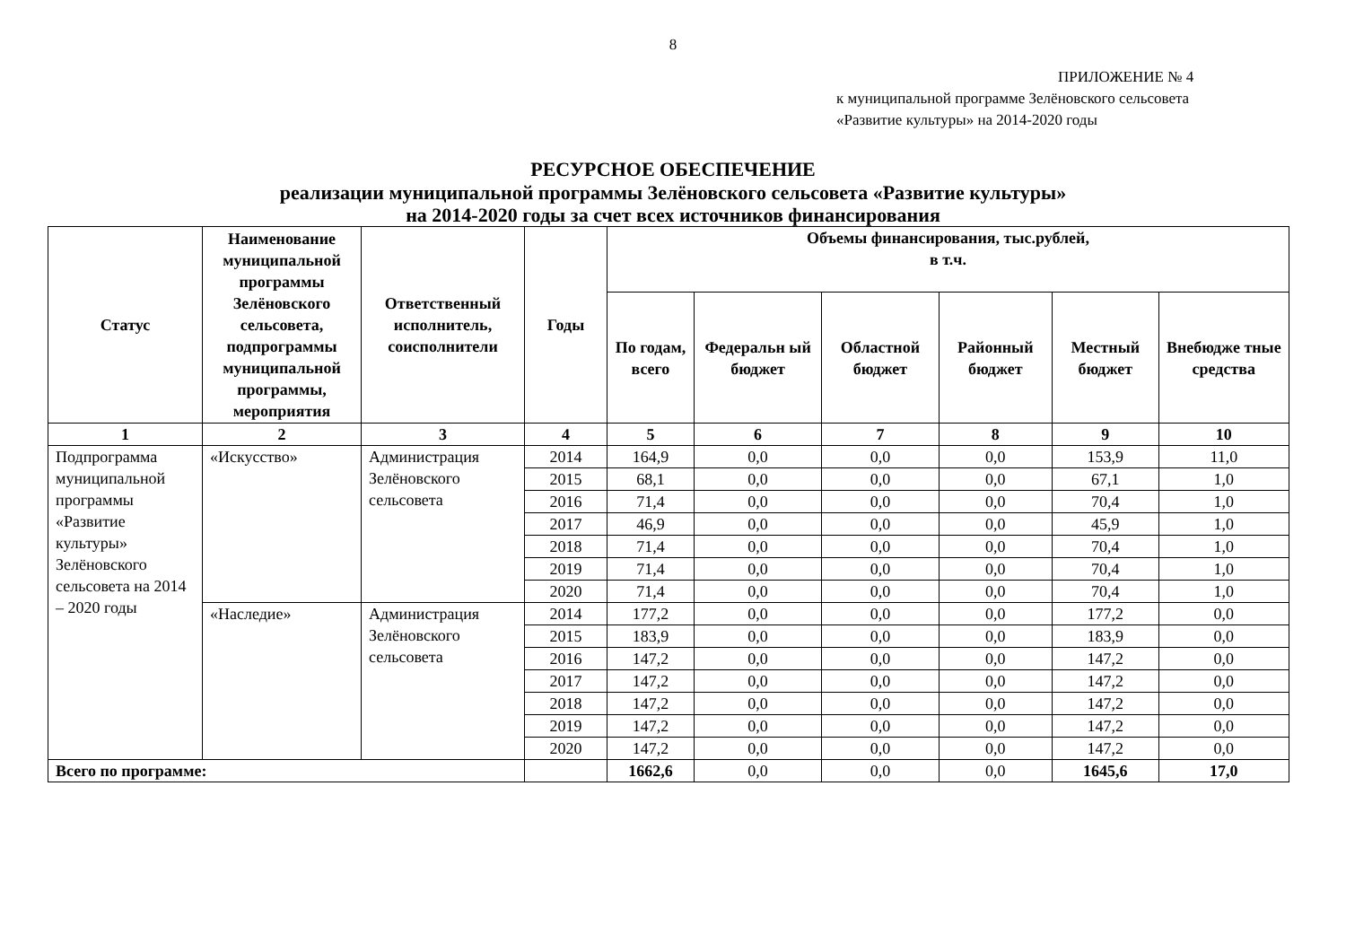8
ПРИЛОЖЕНИЕ № 4
к муниципальной программе Зелёновского сельсовета
«Развитие культуры» на 2014-2020 годы
РЕСУРСНОЕ ОБЕСПЕЧЕНИЕ
реализации муниципальной программы Зелёновского сельсовета «Развитие культуры»
на 2014-2020 годы за счет всех источников финансирования
| Статус | Наименование муниципальной программы Зелёновского сельсовета, подпрограммы муниципальной программы, мероприятия | Ответственный исполнитель, соисполнители | Годы | Объемы финансирования, тыс.рублей, в т.ч. | | | | | |
| --- | --- | --- | --- | --- | --- | --- | --- | --- | --- |
| | | | | По годам, всего | Федеральн ый бюджет | Областной бюджет | Районный бюджет | Местный бюджет | Внебюдже тные средства |
| 1 | 2 | 3 | 4 | 5 | 6 | 7 | 8 | 9 | 10 |
| Подпрограмма муниципальной программы «Развитие культуры» Зелёновского сельсовета на 2014 – 2020 годы | «Искусство» | Администрация Зелёновского сельсовета | 2014 | 164,9 | 0,0 | 0,0 | 0,0 | 153,9 | 11,0 |
| | | | 2015 | 68,1 | 0,0 | 0,0 | 0,0 | 67,1 | 1,0 |
| | | | 2016 | 71,4 | 0,0 | 0,0 | 0,0 | 70,4 | 1,0 |
| | | | 2017 | 46,9 | 0,0 | 0,0 | 0,0 | 45,9 | 1,0 |
| | | | 2018 | 71,4 | 0,0 | 0,0 | 0,0 | 70,4 | 1,0 |
| | | | 2019 | 71,4 | 0,0 | 0,0 | 0,0 | 70,4 | 1,0 |
| | | | 2020 | 71,4 | 0,0 | 0,0 | 0,0 | 70,4 | 1,0 |
| | «Наследие» | Администрация Зелёновского сельсовета | 2014 | 177,2 | 0,0 | 0,0 | 0,0 | 177,2 | 0,0 |
| | | | 2015 | 183,9 | 0,0 | 0,0 | 0,0 | 183,9 | 0,0 |
| | | | 2016 | 147,2 | 0,0 | 0,0 | 0,0 | 147,2 | 0,0 |
| | | | 2017 | 147,2 | 0,0 | 0,0 | 0,0 | 147,2 | 0,0 |
| | | | 2018 | 147,2 | 0,0 | 0,0 | 0,0 | 147,2 | 0,0 |
| | | | 2019 | 147,2 | 0,0 | 0,0 | 0,0 | 147,2 | 0,0 |
| | | | 2020 | 147,2 | 0,0 | 0,0 | 0,0 | 147,2 | 0,0 |
| Всего по программе: | | | | 1662,6 | 0,0 | 0,0 | 0,0 | 1645,6 | 17,0 |